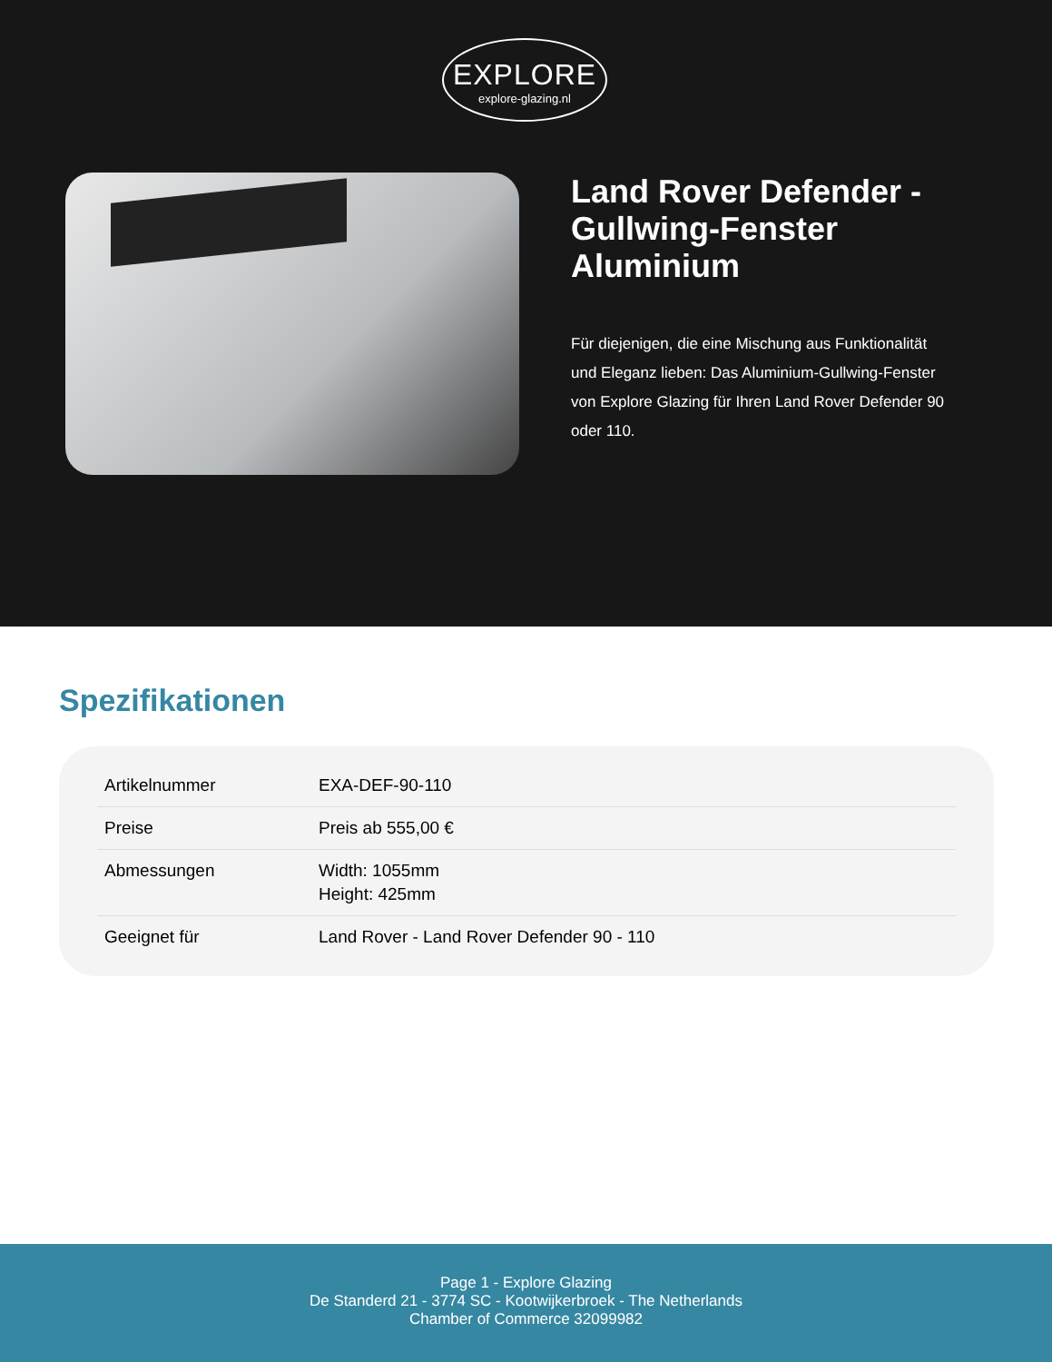EXPLORE
explore-glazing.nl
Land Rover Defender - Gullwing-Fenster Aluminium
Für diejenigen, die eine Mischung aus Funktionalität und Eleganz lieben: Das Aluminium-Gullwing-Fenster von Explore Glazing für Ihren Land Rover Defender 90 oder 110.
Spezifikationen
| Artikelnummer | EXA-DEF-90-110 |
| Preise | Preis ab 555,00 € |
| Abmessungen | Width: 1055mm Height: 425mm |
| Geeignet für | Land Rover - Land Rover Defender 90 - 110 |
Page 1 - Explore Glazing
De Standerd 21 - 3774 SC - Kootwijkerbroek - The Netherlands
Chamber of Commerce 32099982